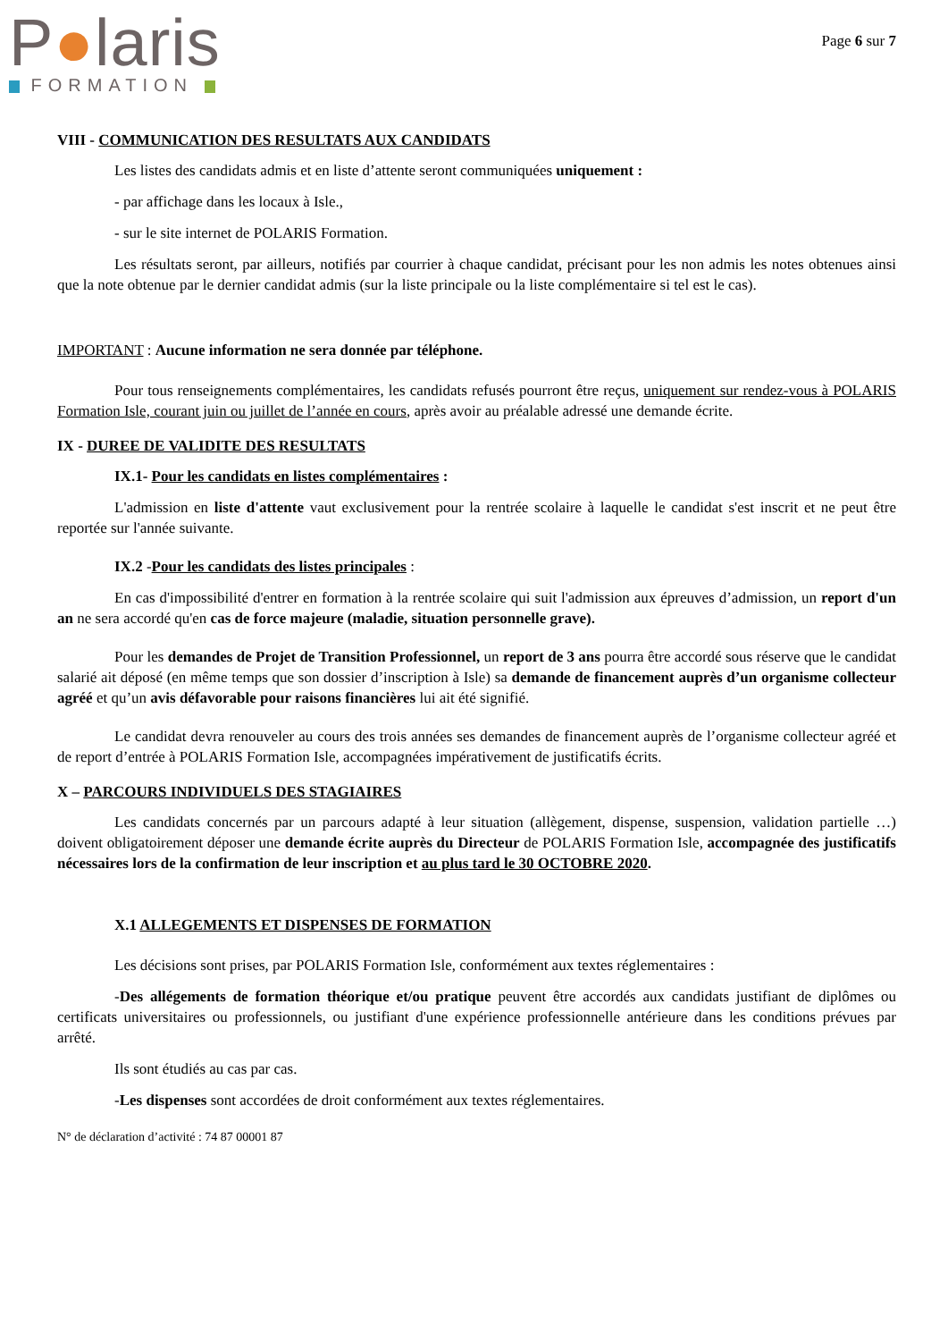P●laris
FORMATION
Page 6 sur 7
VIII - COMMUNICATION DES RESULTATS AUX CANDIDATS
Les listes des candidats admis et en liste d’attente seront communiquées uniquement :
- par affichage dans les locaux à Isle.,
- sur le site internet de POLARIS Formation.
Les résultats seront, par ailleurs, notifiés par courrier à chaque candidat, précisant pour les non admis les notes obtenues ainsi que la note obtenue par le dernier candidat admis (sur la liste principale ou la liste complémentaire si tel est le cas).
IMPORTANT : Aucune information ne sera donnée par téléphone.
Pour tous renseignements complémentaires, les candidats refusés pourront être reçus, uniquement sur rendez-vous à POLARIS Formation Isle, courant juin ou juillet de l’année en cours, après avoir au préalable adressé une demande écrite.
IX - DUREE DE VALIDITE DES RESULTATS
IX.1- Pour les candidats en listes complémentaires :
L'admission en liste d'attente vaut exclusivement pour la rentrée scolaire à laquelle le candidat s'est inscrit et ne peut être reportée sur l'année suivante.
IX.2 -Pour les candidats des listes principales :
En cas d'impossibilité d'entrer en formation à la rentrée scolaire qui suit l'admission aux épreuves d’admission, un report d'un an ne sera accordé qu'en cas de force majeure (maladie, situation personnelle grave).
Pour les demandes de Projet de Transition Professionnel, un report de 3 ans pourra être accordé sous réserve que le candidat salarié ait déposé (en même temps que son dossier d’inscription à Isle) sa demande de financement auprès d’un organisme collecteur agréé et qu’un avis défavorable pour raisons financières lui ait été signifié.
Le candidat devra renouveler au cours des trois années ses demandes de financement auprès de l’organisme collecteur agréé et de report d’entrée à POLARIS Formation Isle, accompagnées impérativement de justificatifs écrits.
X – PARCOURS INDIVIDUELS DES STAGIAIRES
Les candidats concernés par un parcours adapté à leur situation (allègement, dispense, suspension, validation partielle …) doivent obligatoirement déposer une demande écrite auprès du Directeur de POLARIS Formation Isle, accompagnée des justificatifs nécessaires lors de la confirmation de leur inscription et au plus tard le 30 OCTOBRE 2020.
X.1 ALLEGEMENTS ET DISPENSES DE FORMATION
Les décisions sont prises, par POLARIS Formation Isle, conformément aux textes réglementaires :
-Des allégements de formation théorique et/ou pratique peuvent être accordés aux candidats justifiant de diplômes ou certificats universitaires ou professionnels, ou justifiant d'une expérience professionnelle antérieure dans les conditions prévues par arrêté.
Ils sont étudiés au cas par cas.
-Les dispenses sont accordées de droit conformément aux textes réglementaires.
N° de déclaration d’activité : 74 87 00001 87